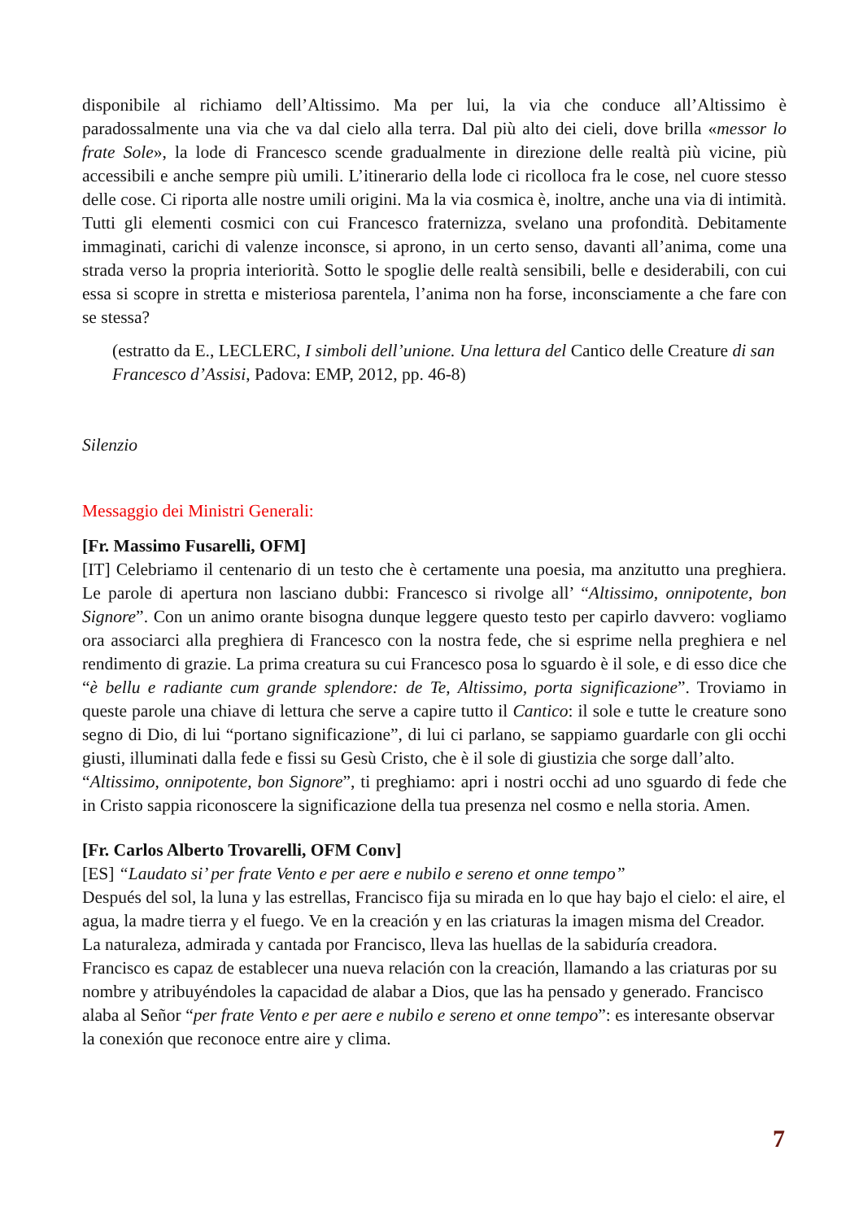disponibile al richiamo dell’Altissimo. Ma per lui, la via che conduce all’Altissimo è paradossalmente una via che va dal cielo alla terra. Dal più alto dei cieli, dove brilla «messor lo frate Sole», la lode di Francesco scende gradualmente in direzione delle realtà più vicine, più accessibili e anche sempre più umili. L’itinerario della lode ci ricolloca fra le cose, nel cuore stesso delle cose. Ci riporta alle nostre umili origini. Ma la via cosmica è, inoltre, anche una via di intimità. Tutti gli elementi cosmici con cui Francesco fraternizza, svelano una profondità. Debitamente immaginati, carichi di valenze inconsce, si aprono, in un certo senso, davanti all’anima, come una strada verso la propria interiorità. Sotto le spoglie delle realtà sensibili, belle e desiderabili, con cui essa si scopre in stretta e misteriosa parentela, l’anima non ha forse, inconsciamente a che fare con se stessa?
(estratto da E., LECLERC, I simboli dell’unione. Una lettura del Cantico delle Creature di san Francesco d’Assisi, Padova: EMP, 2012, pp. 46-8)
Silenzio
Messaggio dei Ministri Generali:
[Fr. Massimo Fusarelli, OFM]
[IT] Celebriamo il centenario di un testo che è certamente una poesia, ma anzitutto una preghiera. Le parole di apertura non lasciano dubbi: Francesco si rivolge all’ “Altissimo, onnipotente, bon Signore”. Con un animo orante bisogna dunque leggere questo testo per capirlo davvero: vogliamo ora associarci alla preghiera di Francesco con la nostra fede, che si esprime nella preghiera e nel rendimento di grazie. La prima creatura su cui Francesco posa lo sguardo è il sole, e di esso dice che “è bellu e radiante cum grande splendore: de Te, Altissimo, porta significazione”. Troviamo in queste parole una chiave di lettura che serve a capire tutto il Cantico: il sole e tutte le creature sono segno di Dio, di lui “portano significazione”, di lui ci parlano, se sappiamo guardarle con gli occhi giusti, illuminati dalla fede e fissi su Gesù Cristo, che è il sole di giustizia che sorge dall’alto.
“Altissimo, onnipotente, bon Signore”, ti preghiamo: apri i nostri occhi ad uno sguardo di fede che in Cristo sappia riconoscere la significazione della tua presenza nel cosmo e nella storia. Amen.
[Fr. Carlos Alberto Trovarelli, OFM Conv]
[ES] “Laudato si’ per frate Vento e per aere e nubilo e sereno et onne tempo”
Después del sol, la luna y las estrellas, Francisco fija su mirada en lo que hay bajo el cielo: el aire, el agua, la madre tierra y el fuego. Ve en la creación y en las criaturas la imagen misma del Creador. La naturaleza, admirada y cantada por Francisco, lleva las huellas de la sabiduría creadora. Francisco es capaz de establecer una nueva relación con la creación, llamando a las criaturas por su nombre y atribuyéndoles la capacidad de alabar a Dios, que las ha pensado y generado. Francisco alaba al Señor “per frate Vento e per aere e nubilo e sereno et onne tempo”: es interesante observar la conexión que reconoce entre aire y clima.
7